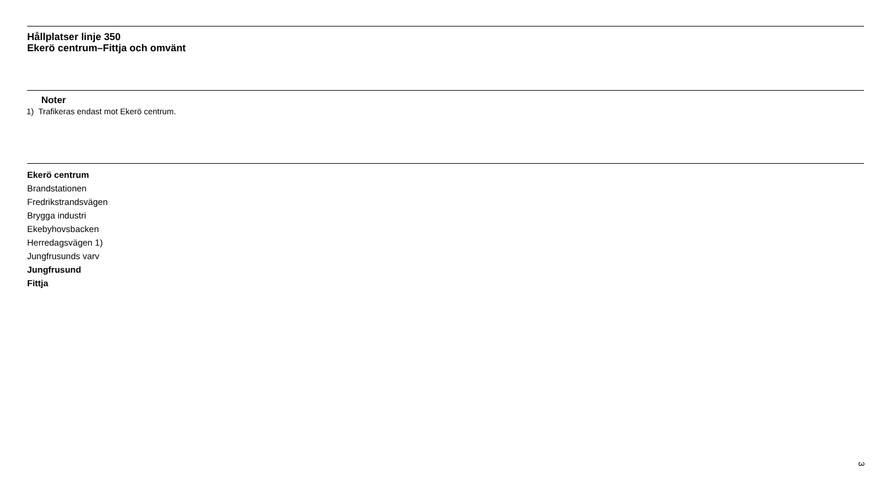Hållplatser linje 350
Ekerö centrum–Fittja och omvänt
Noter
1) Trafikeras endast mot Ekerö centrum.
Ekerö centrum
Brandstationen
Fredrikstrandsvägen
Brygga industri
Ekebyhovsbacken
Herredagsvägen 1)
Jungfrusunds varv
Jungfrusund
Fittja
3